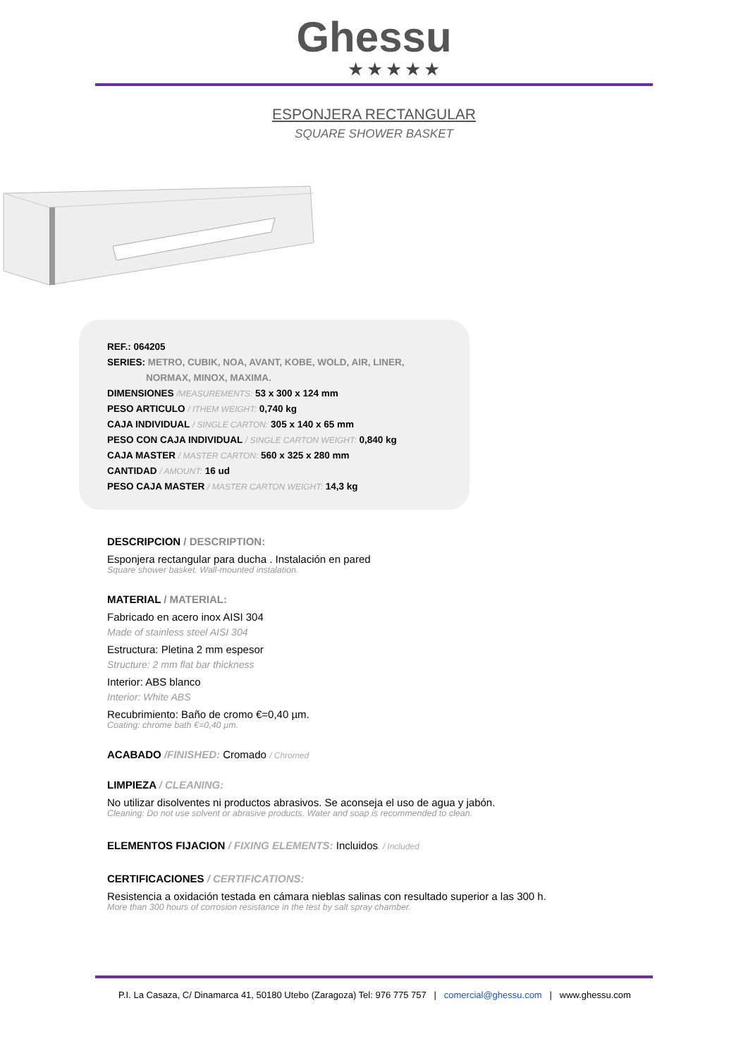Ghessu
★★★★★
ESPONJERA RECTANGULAR
SQUARE SHOWER BASKET
REF.: 064205
SERIES: METRO, CUBIK, NOA, AVANT, KOBE, WOLD, AIR, LINER,
NORMAX, MINOX, MAXIMA.
DIMENSIONES /MEASUREMENTS: 53 x 300 x 124 mm
PESO ARTICULO / ITHEM WEIGHT: 0,740 kg
CAJA INDIVIDUAL / SINGLE CARTON: 305 x 140 x 65 mm
PESO CON CAJA INDIVIDUAL / SINGLE CARTON WEIGHT: 0,840 kg
CAJA MASTER / MASTER CARTON: 560 x 325 x 280 mm
CANTIDAD / AMOUNT: 16 ud
PESO CAJA MASTER / MASTER CARTON WEIGHT: 14,3 kg
DESCRIPCION / DESCRIPTION:
Esponjera rectangular para ducha . Instalación en pared
Square shower basket. Wall-mounted instalation.
MATERIAL / MATERIAL:
Fabricado en acero inox AISI 304
Made of stainless steel AISI 304
Estructura: Pletina 2 mm espesor
Structure: 2 mm flat bar thickness
Interior: ABS blanco
Interior: White ABS
Recubrimiento: Baño de cromo €=0,40 µm.
Coating: chrome bath €=0,40 µm.
ACABADO /FINISHED: Cromado / Chromed
LIMPIEZA / CLEANING:
No utilizar disolventes ni productos abrasivos. Se aconseja el uso de agua y jabón.
Cleaning: Do not use solvent or abrasive products. Water and soap is recommended to clean.
ELEMENTOS FIJACION / FIXING ELEMENTS: Incluidos. / Included
CERTIFICACIONES / CERTIFICATIONS:
Resistencia a oxidación testada en cámara nieblas salinas con resultado superior a las 300 h.
More than 300 hours of corrosion resistance in the test by salt spray chamber.
P.I. La Casaza, C/ Dinamarca 41, 50180 Utebo (Zaragoza) Tel: 976 775 757 | comercial@ghessu.com | www.ghessu.com